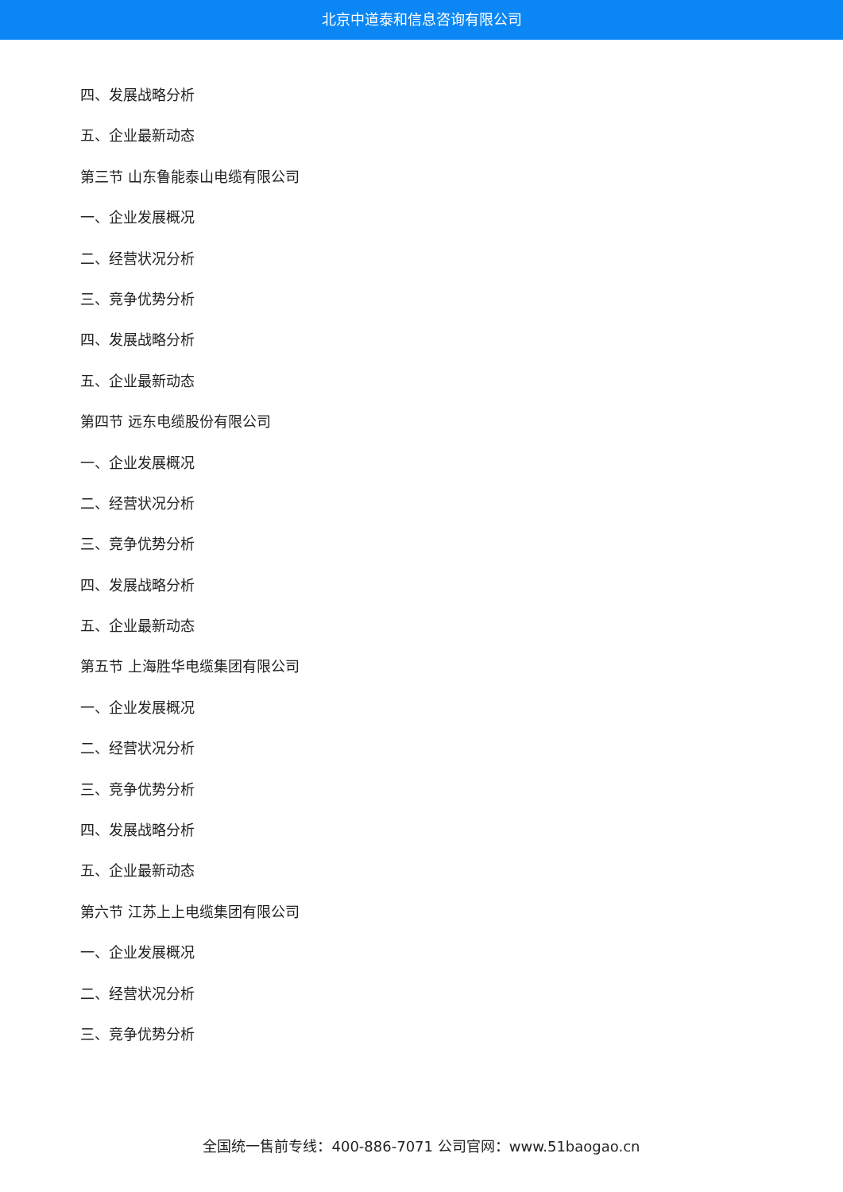北京中道泰和信息咨询有限公司
四、发展战略分析
五、企业最新动态
第三节 山东鲁能泰山电缆有限公司
一、企业发展概况
二、经营状况分析
三、竞争优势分析
四、发展战略分析
五、企业最新动态
第四节 远东电缆股份有限公司
一、企业发展概况
二、经营状况分析
三、竞争优势分析
四、发展战略分析
五、企业最新动态
第五节 上海胜华电缆集团有限公司
一、企业发展概况
二、经营状况分析
三、竞争优势分析
四、发展战略分析
五、企业最新动态
第六节 江苏上上电缆集团有限公司
一、企业发展概况
二、经营状况分析
三、竞争优势分析
全国统一售前专线：400-886-7071 公司官网：www.51baogao.cn